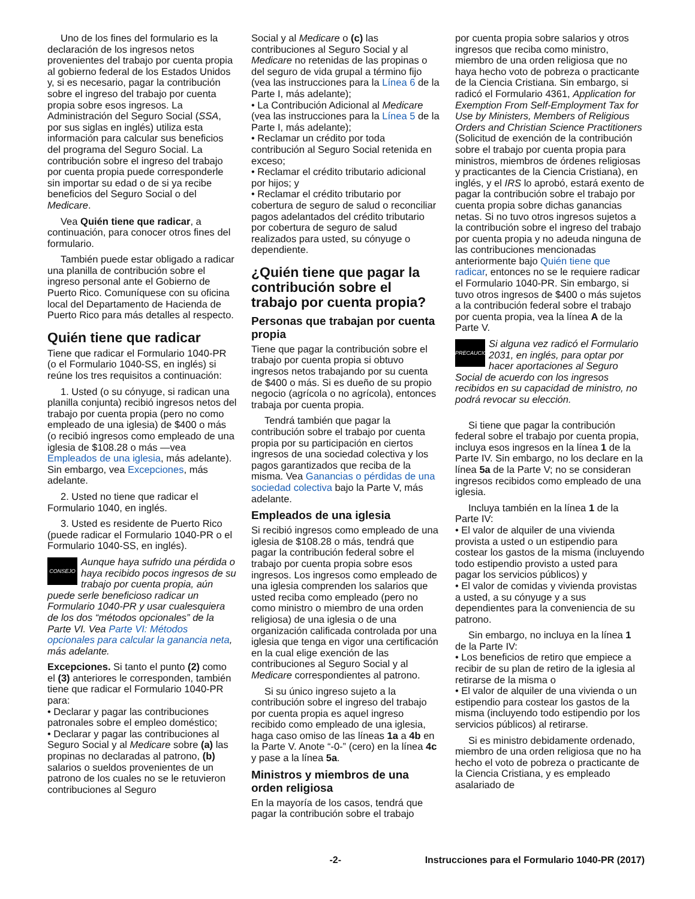Uno de los fines del formulario es la declaración de los ingresos netos provenientes del trabajo por cuenta propia al gobierno federal de los Estados Unidos y, si es necesario, pagar la contribución sobre el ingreso del trabajo por cuenta propia sobre esos ingresos. La Administración del Seguro Social (SSA, por sus siglas en inglés) utiliza esta información para calcular sus beneficios del programa del Seguro Social. La contribución sobre el ingreso del trabajo por cuenta propia puede corresponderle sin importar su edad o de si ya recibe beneficios del Seguro Social o del Medicare.
Vea Quién tiene que radicar, a continuación, para conocer otros fines del formulario.
También puede estar obligado a radicar una planilla de contribución sobre el ingreso personal ante el Gobierno de Puerto Rico. Comuníquese con su oficina local del Departamento de Hacienda de Puerto Rico para más detalles al respecto.
Quién tiene que radicar
Tiene que radicar el Formulario 1040-PR (o el Formulario 1040-SS, en inglés) si reúne los tres requisitos a continuación:
1. Usted (o su cónyuge, si radican una planilla conjunta) recibió ingresos netos del trabajo por cuenta propia (pero no como empleado de una iglesia) de $400 o más (o recibió ingresos como empleado de una iglesia de $108.28 o más —vea Empleados de una iglesia, más adelante). Sin embargo, vea Excepciones, más adelante.
2. Usted no tiene que radicar el Formulario 1040, en inglés.
3. Usted es residente de Puerto Rico (puede radicar el Formulario 1040-PR o el Formulario 1040-SS, en inglés).
CONSEJO Aunque haya sufrido una pérdida o haya recibido pocos ingresos de su trabajo por cuenta propia, aún puede serle beneficioso radicar un Formulario 1040-PR y usar cualesquiera de los dos “métodos opcionales” de la Parte VI. Vea Parte VI: Métodos opcionales para calcular la ganancia neta, más adelante.
Excepciones. Si tanto el punto (2) como el (3) anteriores le corresponden, también tiene que radicar el Formulario 1040-PR para:
• Declarar y pagar las contribuciones patronales sobre el empleo doméstico;
• Declarar y pagar las contribuciones al Seguro Social y al Medicare sobre (a) las propinas no declaradas al patrono, (b) salarios o sueldos provenientes de un patrono de los cuales no se le retuvieron contribuciones al Seguro
Social y al Medicare o (c) las contribuciones al Seguro Social y al Medicare no retenidas de las propinas o del seguro de vida grupal a término fijo (vea las instrucciones para la Línea 6 de la Parte I, más adelante);
• La Contribución Adicional al Medicare (vea las instrucciones para la Línea 5 de la Parte I, más adelante);
• Reclamar un crédito por toda contribución al Seguro Social retenida en exceso;
• Reclamar el crédito tributario adicional por hijos; y
• Reclamar el crédito tributario por cobertura de seguro de salud o reconciliar pagos adelantados del crédito tributario por cobertura de seguro de salud realizados para usted, su cónyuge o dependiente.
¿Quién tiene que pagar la contribución sobre el trabajo por cuenta propia?
Personas que trabajan por cuenta propia
Tiene que pagar la contribución sobre el trabajo por cuenta propia si obtuvo ingresos netos trabajando por su cuenta de $400 o más. Si es dueño de su propio negocio (agrícola o no agrícola), entonces trabaja por cuenta propia.
Tendrá también que pagar la contribución sobre el trabajo por cuenta propia por su participación en ciertos ingresos de una sociedad colectiva y los pagos garantizados que reciba de la misma. Vea Ganancias o pérdidas de una sociedad colectiva bajo la Parte V, más adelante.
Empleados de una iglesia
Si recibió ingresos como empleado de una iglesia de $108.28 o más, tendrá que pagar la contribución federal sobre el trabajo por cuenta propia sobre esos ingresos. Los ingresos como empleado de una iglesia comprenden los salarios que usted reciba como empleado (pero no como ministro o miembro de una orden religiosa) de una iglesia o de una organización calificada controlada por una iglesia que tenga en vigor una certificación en la cual elige exención de las contribuciones al Seguro Social y al Medicare correspondientes al patrono.
Si su único ingreso sujeto a la contribución sobre el ingreso del trabajo por cuenta propia es aquel ingreso recibido como empleado de una iglesia, haga caso omiso de las líneas 1a a 4b en la Parte V. Anote “-0-” (cero) en la línea 4c y pase a la línea 5a.
Ministros y miembros de una orden religiosa
En la mayoría de los casos, tendrá que pagar la contribución sobre el trabajo
por cuenta propia sobre salarios y otros ingresos que reciba como ministro, miembro de una orden religiosa que no haya hecho voto de pobreza o practicante de la Ciencia Cristiana. Sin embargo, si radicó el Formulario 4361, Application for Exemption From Self-Employment Tax for Use by Ministers, Members of Religious Orders and Christian Science Practitioners (Solicitud de exención de la contribución sobre el trabajo por cuenta propia para ministros, miembros de órdenes religiosas y practicantes de la Ciencia Cristiana), en inglés, y el IRS lo aprobó, estará exento de pagar la contribución sobre el trabajo por cuenta propia sobre dichas ganancias netas. Si no tuvo otros ingresos sujetos a la contribución sobre el ingreso del trabajo por cuenta propia y no adeuda ninguna de las contribuciones mencionadas anteriormente bajo Quién tiene que radicar, entonces no se le requiere radicar el Formulario 1040-PR. Sin embargo, si tuvo otros ingresos de $400 o más sujetos a la contribución federal sobre el trabajo por cuenta propia, vea la línea A de la Parte V.
PRECAUCIÓN Si alguna vez radicó el Formulario 2031, en inglés, para optar por hacer aportaciones al Seguro Social de acuerdo con los ingresos recibidos en su capacidad de ministro, no podrá revocar su elección.
Si tiene que pagar la contribución federal sobre el trabajo por cuenta propia, incluya esos ingresos en la línea 1 de la Parte IV. Sin embargo, no los declare en la línea 5a de la Parte V; no se consideran ingresos recibidos como empleado de una iglesia.
Incluya también en la línea 1 de la Parte IV:
• El valor de alquiler de una vivienda provista a usted o un estipendio para costear los gastos de la misma (incluyendo todo estipendio provisto a usted para pagar los servicios públicos) y
• El valor de comidas y vivienda provistas a usted, a su cónyuge y a sus dependientes para la conveniencia de su patrono.
Sin embargo, no incluya en la línea 1 de la Parte IV:
• Los beneficios de retiro que empiece a recibir de su plan de retiro de la iglesia al retirarse de la misma o
• El valor de alquiler de una vivienda o un estipendio para costear los gastos de la misma (incluyendo todo estipendio por los servicios públicos) al retirarse.
Si es ministro debidamente ordenado, miembro de una orden religiosa que no ha hecho el voto de pobreza o practicante de la Ciencia Cristiana, y es empleado asalariado de
-2- Instrucciones para el Formulario 1040-PR (2017)